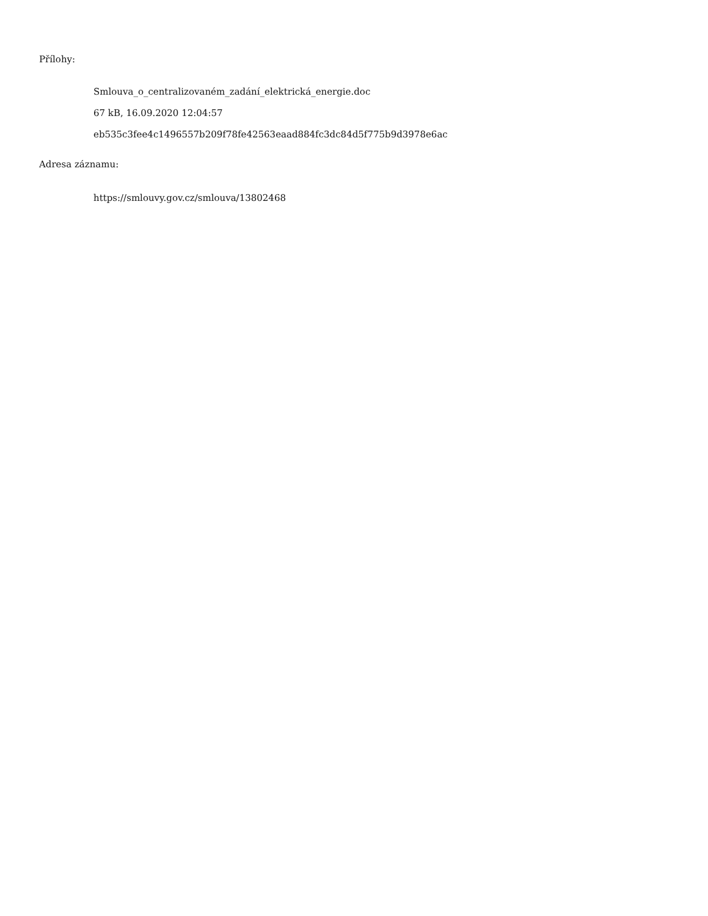Přílohy:
Smlouva_o_centralizovaném_zadání_elektrická_energie.doc
67 kB, 16.09.2020 12:04:57
eb535c3fee4c1496557b209f78fe42563eaad884fc3dc84d5f775b9d3978e6ac
Adresa záznamu:
https://smlouvy.gov.cz/smlouva/13802468